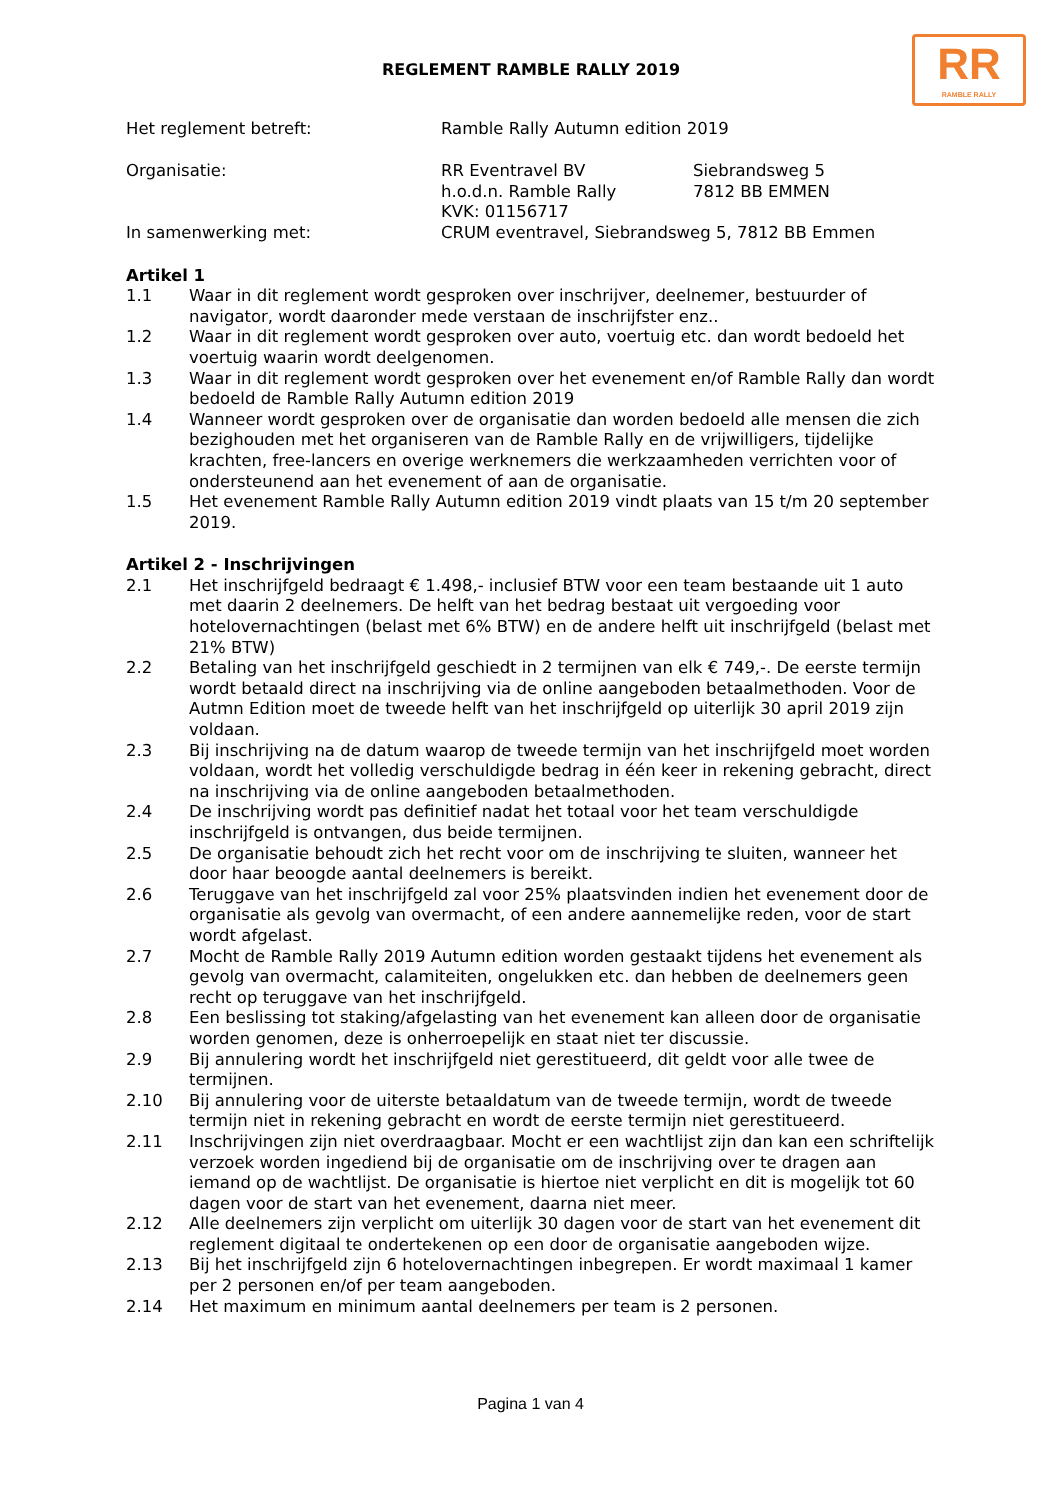RR
RAMBLE RALLY
REGLEMENT RAMBLE RALLY 2019
Het reglement betreft:
Ramble Rally Autumn edition 2019
Organisatie:
RR Eventravel BV
h.o.d.n. Ramble Rally
KVK: 01156717
Siebrandsweg 5
7812 BB EMMEN
In samenwerking met:
CRUM eventravel, Siebrandsweg 5, 7812 BB Emmen
Artikel 1
1.1 Waar in dit reglement wordt gesproken over inschrijver, deelnemer, bestuurder of navigator, wordt daaronder mede verstaan de inschrijfster enz..
1.2 Waar in dit reglement wordt gesproken over auto, voertuig etc. dan wordt bedoeld het voertuig waarin wordt deelgenomen.
1.3 Waar in dit reglement wordt gesproken over het evenement en/of Ramble Rally dan wordt bedoeld de Ramble Rally Autumn edition 2019
1.4 Wanneer wordt gesproken over de organisatie dan worden bedoeld alle mensen die zich bezighouden met het organiseren van de Ramble Rally en de vrijwilligers, tijdelijke krachten, free-lancers en overige werknemers die werkzaamheden verrichten voor of ondersteunend aan het evenement of aan de organisatie.
1.5 Het evenement Ramble Rally Autumn edition 2019 vindt plaats van 15 t/m 20 september 2019.
Artikel 2 - Inschrijvingen
2.1 Het inschrijfgeld bedraagt € 1.498,- inclusief BTW voor een team bestaande uit 1 auto met daarin 2 deelnemers. De helft van het bedrag bestaat uit vergoeding voor hotelovernachtingen (belast met 6% BTW) en de andere helft uit inschrijfgeld (belast met 21% BTW)
2.2 Betaling van het inschrijfgeld geschiedt in 2 termijnen van elk € 749,-. De eerste termijn wordt betaald direct na inschrijving via de online aangeboden betaalmethoden. Voor de Autmn Edition moet de tweede helft van het inschrijfgeld op uiterlijk 30 april 2019 zijn voldaan.
2.3 Bij inschrijving na de datum waarop de tweede termijn van het inschrijfgeld moet worden voldaan, wordt het volledig verschuldigde bedrag in één keer in rekening gebracht, direct na inschrijving via de online aangeboden betaalmethoden.
2.4 De inschrijving wordt pas definitief nadat het totaal voor het team verschuldigde inschrijfgeld is ontvangen, dus beide termijnen.
2.5 De organisatie behoudt zich het recht voor om de inschrijving te sluiten, wanneer het door haar beoogde aantal deelnemers is bereikt.
2.6 Teruggave van het inschrijfgeld zal voor 25% plaatsvinden indien het evenement door de organisatie als gevolg van overmacht, of een andere aannemelijke reden, voor de start wordt afgelast.
2.7 Mocht de Ramble Rally 2019 Autumn edition worden gestaakt tijdens het evenement als gevolg van overmacht, calamiteiten, ongelukken etc. dan hebben de deelnemers geen recht op teruggave van het inschrijfgeld.
2.8 Een beslissing tot staking/afgelasting van het evenement kan alleen door de organisatie worden genomen, deze is onherroepelijk en staat niet ter discussie.
2.9 Bij annulering wordt het inschrijfgeld niet gerestitueerd, dit geldt voor alle twee de termijnen.
2.10 Bij annulering voor de uiterste betaaldatum van de tweede termijn, wordt de tweede termijn niet in rekening gebracht en wordt de eerste termijn niet gerestitueerd.
2.11 Inschrijvingen zijn niet overdraagbaar. Mocht er een wachtlijst zijn dan kan een schriftelijk verzoek worden ingediend bij de organisatie om de inschrijving over te dragen aan iemand op de wachtlijst. De organisatie is hiertoe niet verplicht en dit is mogelijk tot 60 dagen voor de start van het evenement, daarna niet meer.
2.12 Alle deelnemers zijn verplicht om uiterlijk 30 dagen voor de start van het evenement dit reglement digitaal te ondertekenen op een door de organisatie aangeboden wijze.
2.13 Bij het inschrijfgeld zijn 6 hotelovernachtingen inbegrepen. Er wordt maximaal 1 kamer per 2 personen en/of per team aangeboden.
2.14 Het maximum en minimum aantal deelnemers per team is 2 personen.
Pagina 1 van 4